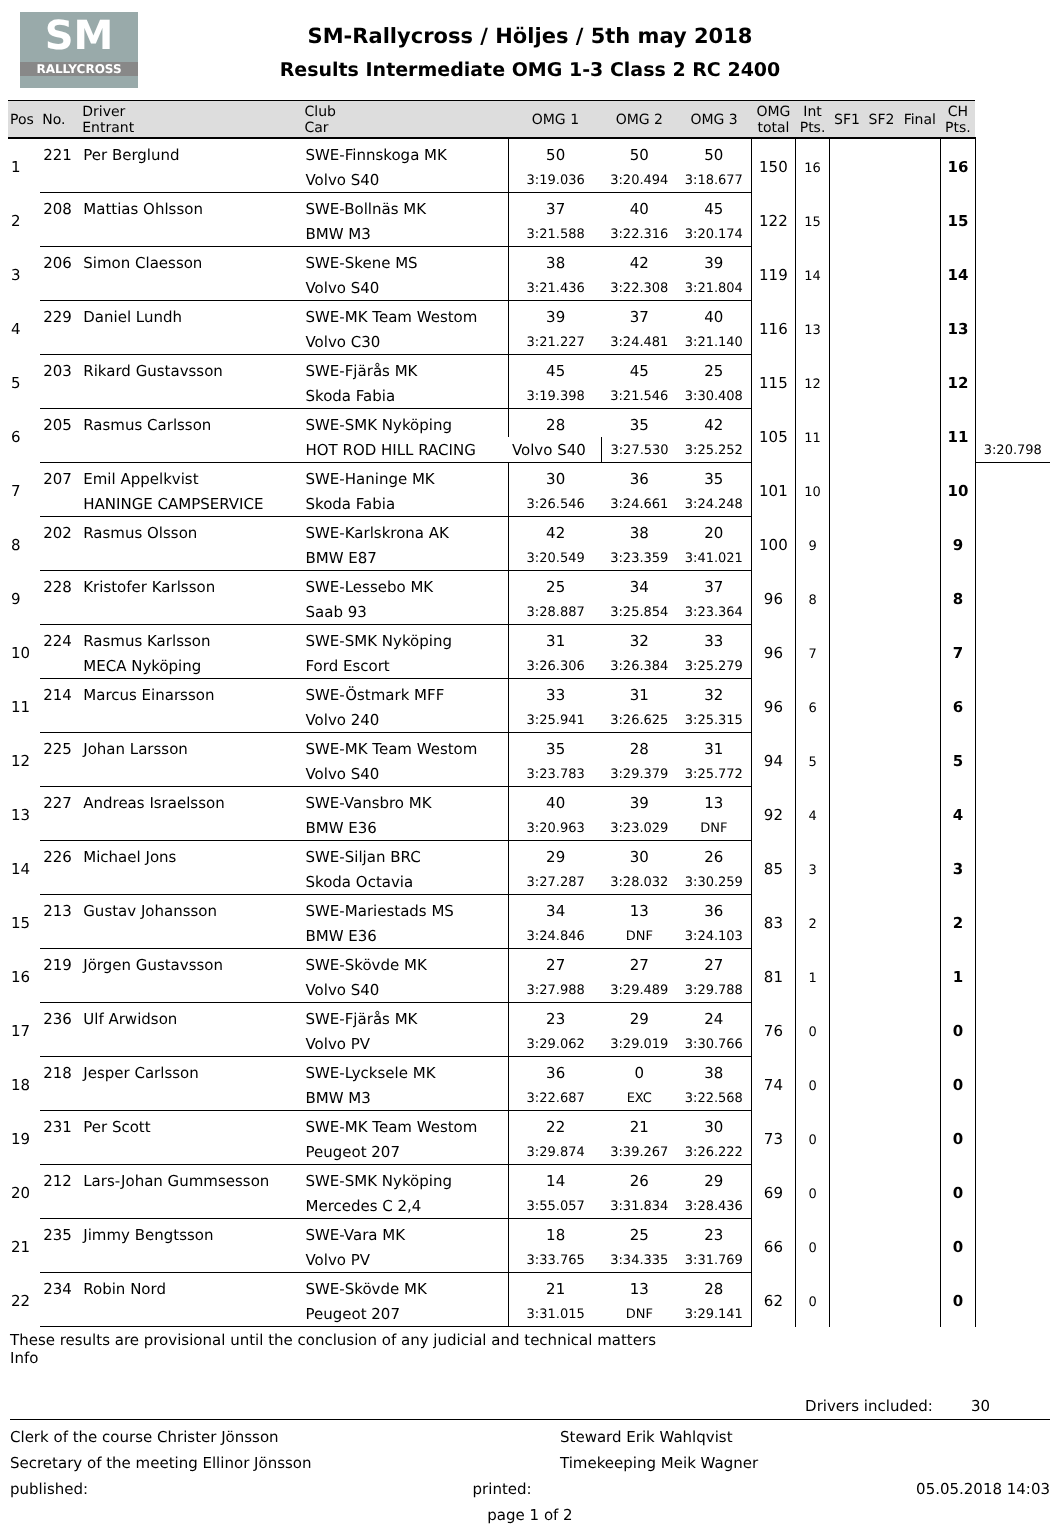SM
RALLYCROSS
SM-Rallycross / Höljes / 5th may 2018
Results Intermediate OMG 1-3 Class 2 RC 2400
| Pos | No. | Driver Entrant | Club Car | OMG 1 | OMG 2 | OMG 3 | OMG total | Int Pts. | SF1 | SF2 | Final | CH Pts. | |
| --- | --- | --- | --- | --- | --- | --- | --- | --- | --- | --- | --- | --- | --- |
| 1 | 221 | Per Berglund | SWE-Finnskoga MK | 50 | 50 | 50 | 150 | 16 | | | | 16 | |
| | | | Volvo S40 | 3:19.036 | 3:20.494 | 3:18.677 | | | | | | | |
| 2 | 208 | Mattias Ohlsson | SWE-Bollnäs MK | 37 | 40 | 45 | 122 | 15 | | | | 15 | |
| | | | BMW M3 | 3:21.588 | 3:22.316 | 3:20.174 | | | | | | | |
| 3 | 206 | Simon Claesson | SWE-Skene MS | 38 | 42 | 39 | 119 | 14 | | | | 14 | |
| | | | Volvo S40 | 3:21.436 | 3:22.308 | 3:21.804 | | | | | | | |
| 4 | 229 | Daniel Lundh | SWE-MK Team Westom | 39 | 37 | 40 | 116 | 13 | | | | 13 | |
| | | | Volvo C30 | 3:21.227 | 3:24.481 | 3:21.140 | | | | | | | |
| 5 | 203 | Rikard Gustavsson | SWE-Fjärås MK | 45 | 45 | 25 | 115 | 12 | | | | 12 | |
| | | | Skoda Fabia | 3:19.398 | 3:21.546 | 3:30.408 | | | | | | | |
| 6 | 205 | Rasmus Carlsson | SWE-SMK Nyköping | 28 | 35 | 42 | 105 | 11 | | | | 11 | |
| | | | HOT ROD HILL RACING | Volvo S40 | 3:27.530 | 3:25.252 | | | | | | | 3:20.798 |
| 7 | 207 | Emil Appelkvist | SWE-Haninge MK | 30 | 36 | 35 | 101 | 10 | | | | 10 | |
| | | HANINGE CAMPSERVICE | Skoda Fabia | 3:26.546 | 3:24.661 | 3:24.248 | | | | | | | |
| 8 | 202 | Rasmus Olsson | SWE-Karlskrona AK | 42 | 38 | 20 | 100 | 9 | | | | 9 | |
| | | | BMW E87 | 3:20.549 | 3:23.359 | 3:41.021 | | | | | | | |
| 9 | 228 | Kristofer Karlsson | SWE-Lessebo MK | 25 | 34 | 37 | 96 | 8 | | | | 8 | |
| | | | Saab 93 | 3:28.887 | 3:25.854 | 3:23.364 | | | | | | | |
| 10 | 224 | Rasmus Karlsson | SWE-SMK Nyköping | 31 | 32 | 33 | 96 | 7 | | | | 7 | |
| | | MECA Nyköping | Ford Escort | 3:26.306 | 3:26.384 | 3:25.279 | | | | | | | |
| 11 | 214 | Marcus Einarsson | SWE-Östmark MFF | 33 | 31 | 32 | 96 | 6 | | | | 6 | |
| | | | Volvo 240 | 3:25.941 | 3:26.625 | 3:25.315 | | | | | | | |
| 12 | 225 | Johan Larsson | SWE-MK Team Westom | 35 | 28 | 31 | 94 | 5 | | | | 5 | |
| | | | Volvo S40 | 3:23.783 | 3:29.379 | 3:25.772 | | | | | | | |
| 13 | 227 | Andreas Israelsson | SWE-Vansbro MK | 40 | 39 | 13 | 92 | 4 | | | | 4 | |
| | | | BMW E36 | 3:20.963 | 3:23.029 | DNF | | | | | | | |
| 14 | 226 | Michael Jons | SWE-Siljan BRC | 29 | 30 | 26 | 85 | 3 | | | | 3 | |
| | | | Skoda Octavia | 3:27.287 | 3:28.032 | 3:30.259 | | | | | | | |
| 15 | 213 | Gustav Johansson | SWE-Mariestads MS | 34 | 13 | 36 | 83 | 2 | | | | 2 | |
| | | | BMW E36 | 3:24.846 | DNF | 3:24.103 | | | | | | | |
| 16 | 219 | Jörgen Gustavsson | SWE-Skövde MK | 27 | 27 | 27 | 81 | 1 | | | | 1 | |
| | | | Volvo S40 | 3:27.988 | 3:29.489 | 3:29.788 | | | | | | | |
| 17 | 236 | Ulf Arwidson | SWE-Fjärås MK | 23 | 29 | 24 | 76 | 0 | | | | 0 | |
| | | | Volvo PV | 3:29.062 | 3:29.019 | 3:30.766 | | | | | | | |
| 18 | 218 | Jesper Carlsson | SWE-Lycksele MK | 36 | 0 | 38 | 74 | 0 | | | | 0 | |
| | | | BMW M3 | 3:22.687 | EXC | 3:22.568 | | | | | | | |
| 19 | 231 | Per Scott | SWE-MK Team Westom | 22 | 21 | 30 | 73 | 0 | | | | 0 | |
| | | | Peugeot 207 | 3:29.874 | 3:39.267 | 3:26.222 | | | | | | | |
| 20 | 212 | Lars-Johan Gummsesson | SWE-SMK Nyköping | 14 | 26 | 29 | 69 | 0 | | | | 0 | |
| | | | Mercedes C 2,4 | 3:55.057 | 3:31.834 | 3:28.436 | | | | | | | |
| 21 | 235 | Jimmy Bengtsson | SWE-Vara MK | 18 | 25 | 23 | 66 | 0 | | | | 0 | |
| | | | Volvo PV | 3:33.765 | 3:34.335 | 3:31.769 | | | | | | | |
| 22 | 234 | Robin Nord | SWE-Skövde MK | 21 | 13 | 28 | 62 | 0 | | | | 0 | |
| | | | Peugeot 207 | 3:31.015 | DNF | 3:29.141 | | | | | | | |
These results are provisional until the conclusion of any judicial and technical matters
Info
Drivers included: 30
Clerk of the course Christer Jönsson Steward Erik Wahlqvist
Secretary of the meeting Ellinor Jönsson Timekeeping Meik Wagner
published: printed: 05.05.2018 14:03
page 1 of 2